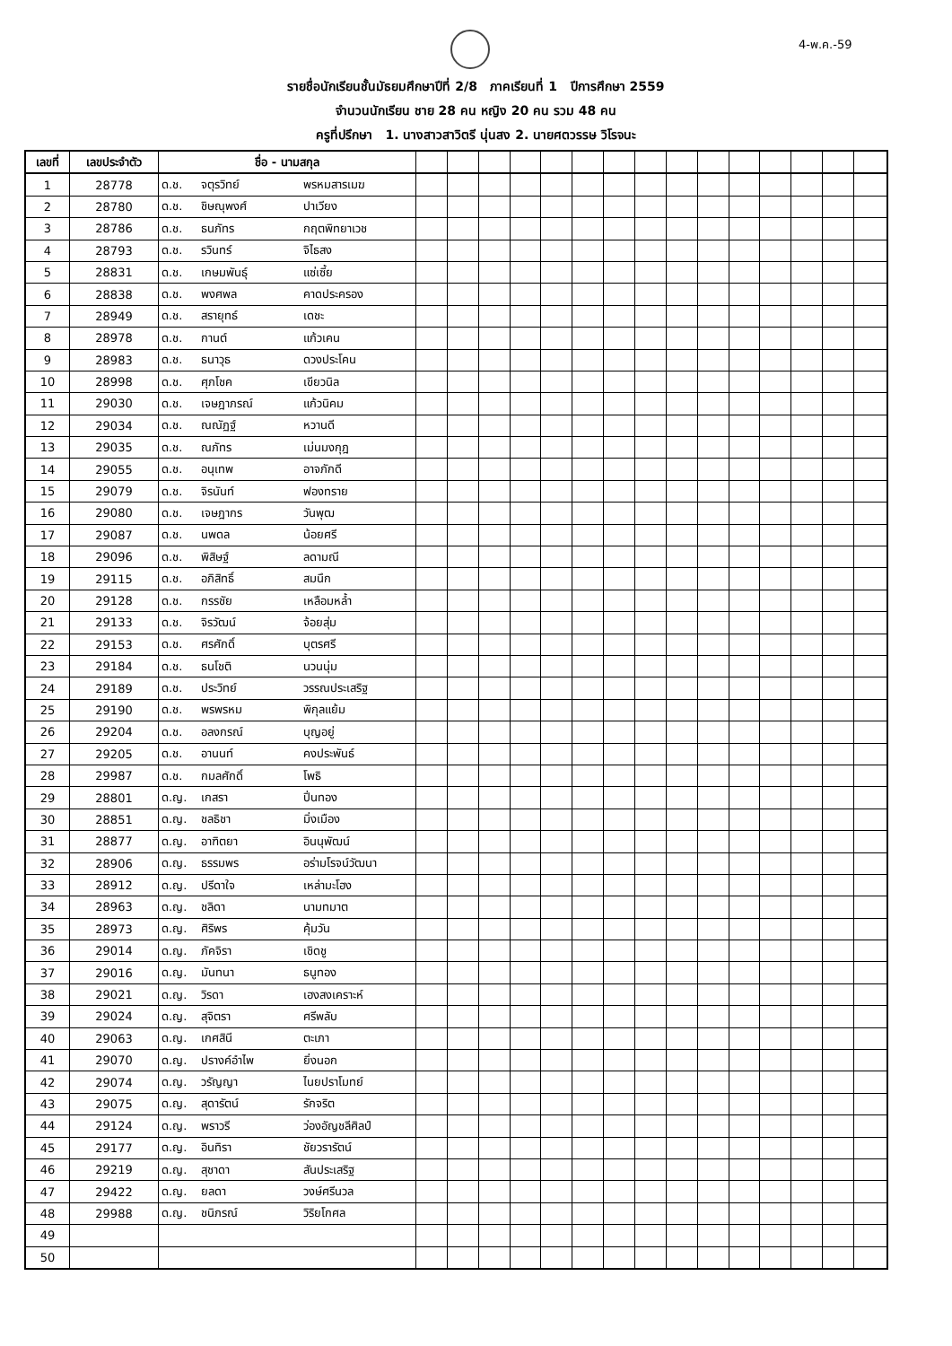4-พ.ค.-59
รายชื่อนักเรียนชั้นมัธยมศึกษาปีที่ 2/8 ภาคเรียนที่ 1 ปีการศึกษา 2559
จำนวนนักเรียน ชาย 28 คน หญิง 20 คน รวม 48 คน
ครูที่ปรึกษา 1. นางสาวสาวิตรี นุ่นสง 2. นายศตวรรษ วิโรจนะ
| เลขที่ | เลขประจำตัว | ชื่อ - นามสกุล | | | | | | | | | | | | | | | |
| --- | --- | --- | --- | --- | --- | --- | --- | --- | --- | --- | --- | --- | --- | --- | --- | --- | --- |
| 1 | 28778 | ด.ช. จตุรวิทย์ พรหมสารเมฆ | | | | | | | | | | | | | | | |
| 2 | 28780 | ด.ช. ชิษณุพงศ์ ปาเวียง | | | | | | | | | | | | | | | |
| 3 | 28786 | ด.ช. ธนภัทร กฤตพิทยาเวช | | | | | | | | | | | | | | | |
| 4 | 28793 | ด.ช. รวินทร์ จิไธสง | | | | | | | | | | | | | | | |
| 5 | 28831 | ด.ช. เกษมพันธุ์ แซ่เซี้ย | | | | | | | | | | | | | | | |
| 6 | 28838 | ด.ช. พงศพล คาดประครอง | | | | | | | | | | | | | | | |
| 7 | 28949 | ด.ช. สรายุทธ์ เดชะ | | | | | | | | | | | | | | | |
| 8 | 28978 | ด.ช. กานต์ แก้วเคน | | | | | | | | | | | | | | | |
| 9 | 28983 | ด.ช. ธนาวุธ ดวงประโคน | | | | | | | | | | | | | | | |
| 10 | 28998 | ด.ช. ศุภโชค เขียวนิล | | | | | | | | | | | | | | | |
| 11 | 29030 | ด.ช. เจษฎาภรณ์ แก้วนิคม | | | | | | | | | | | | | | | |
| 12 | 29034 | ด.ช. ณณัฏฐ์ หวานดี | | | | | | | | | | | | | | | |
| 13 | 29035 | ด.ช. ณภัทร เม่นมงกุฎ | | | | | | | | | | | | | | | |
| 14 | 29055 | ด.ช. อนุเทพ อาจภักดี | | | | | | | | | | | | | | | |
| 15 | 29079 | ด.ช. จิรนันท์ ฟองทราย | | | | | | | | | | | | | | | |
| 16 | 29080 | ด.ช. เจษฎากร วันพุฒ | | | | | | | | | | | | | | | |
| 17 | 29087 | ด.ช. นพดล น้อยศรี | | | | | | | | | | | | | | | |
| 18 | 29096 | ด.ช. พิสิษฐ์ ลดามณี | | | | | | | | | | | | | | | |
| 19 | 29115 | ด.ช. อภิสิทธิ์ สมนึก | | | | | | | | | | | | | | | |
| 20 | 29128 | ด.ช. กรรชัย เหลือมหล้ำ | | | | | | | | | | | | | | | |
| 21 | 29133 | ด.ช. จิรวัฒน์ จ้อยสุ่ม | | | | | | | | | | | | | | | |
| 22 | 29153 | ด.ช. ศรศักดิ์ บุตรศรี | | | | | | | | | | | | | | | |
| 23 | 29184 | ด.ช. ธนโชติ นวนนุ่ม | | | | | | | | | | | | | | | |
| 24 | 29189 | ด.ช. ประวิทย์ วรรณประเสริฐ | | | | | | | | | | | | | | | |
| 25 | 29190 | ด.ช. พรพรหม พิกุลแย้ม | | | | | | | | | | | | | | | |
| 26 | 29204 | ด.ช. อลงกรณ์ บุญอยู่ | | | | | | | | | | | | | | | |
| 27 | 29205 | ด.ช. อานนท์ คงประพันธ์ | | | | | | | | | | | | | | | |
| 28 | 29987 | ด.ช. กมลศักดิ์ โพธิ | | | | | | | | | | | | | | | |
| 29 | 28801 | ด.ญ. เกสรา ปิ่นทอง | | | | | | | | | | | | | | | |
| 30 | 28851 | ด.ญ. ชลธิชา มิ่งเมือง | | | | | | | | | | | | | | | |
| 31 | 28877 | ด.ญ. อาฑิตยา อินนุพัฒน์ | | | | | | | | | | | | | | | |
| 32 | 28906 | ด.ญ. ธรรมพร อร่ามโรจน์วัฒนา | | | | | | | | | | | | | | | |
| 33 | 28912 | ด.ญ. ปรีดาใจ เหล่ามะโฮง | | | | | | | | | | | | | | | |
| 34 | 28963 | ด.ญ. ชลิดา นามทมาต | | | | | | | | | | | | | | | |
| 35 | 28973 | ด.ญ. ศิริพร คุ้มวัน | | | | | | | | | | | | | | | |
| 36 | 29014 | ด.ญ. ภัคจิรา เชิดชู | | | | | | | | | | | | | | | |
| 37 | 29016 | ด.ญ. มันทนา ธนูทอง | | | | | | | | | | | | | | | |
| 38 | 29021 | ด.ญ. วิรดา เฮงสงเคราะห์ | | | | | | | | | | | | | | | |
| 39 | 29024 | ด.ญ. สุจิตรา ศรีพลับ | | | | | | | | | | | | | | | |
| 40 | 29063 | ด.ญ. เกศสินี ตะเภา | | | | | | | | | | | | | | | |
| 41 | 29070 | ด.ญ. ปรางค์อำไพ ยิ่งนอก | | | | | | | | | | | | | | | |
| 42 | 29074 | ด.ญ. วรัญญา ไนยปราโมทย์ | | | | | | | | | | | | | | | |
| 43 | 29075 | ด.ญ. สุดารัตน์ รักจริต | | | | | | | | | | | | | | | |
| 44 | 29124 | ด.ญ. พราวรี ว่องอัญชลีศิลป์ | | | | | | | | | | | | | | | |
| 45 | 29177 | ด.ญ. อินทิรา ชัยวรารัตน์ | | | | | | | | | | | | | | | |
| 46 | 29219 | ด.ญ. สุชาดา สันประเสริฐ | | | | | | | | | | | | | | | |
| 47 | 29422 | ด.ญ. ยลดา วงษ์ศรีนวล | | | | | | | | | | | | | | | |
| 48 | 29988 | ด.ญ. ชนิภรณ์ วิริยโกศล | | | | | | | | | | | | | | | |
| 49 | | | | | | | | | | | | | | | | | |
| 50 | | | | | | | | | | | | | | | | | |